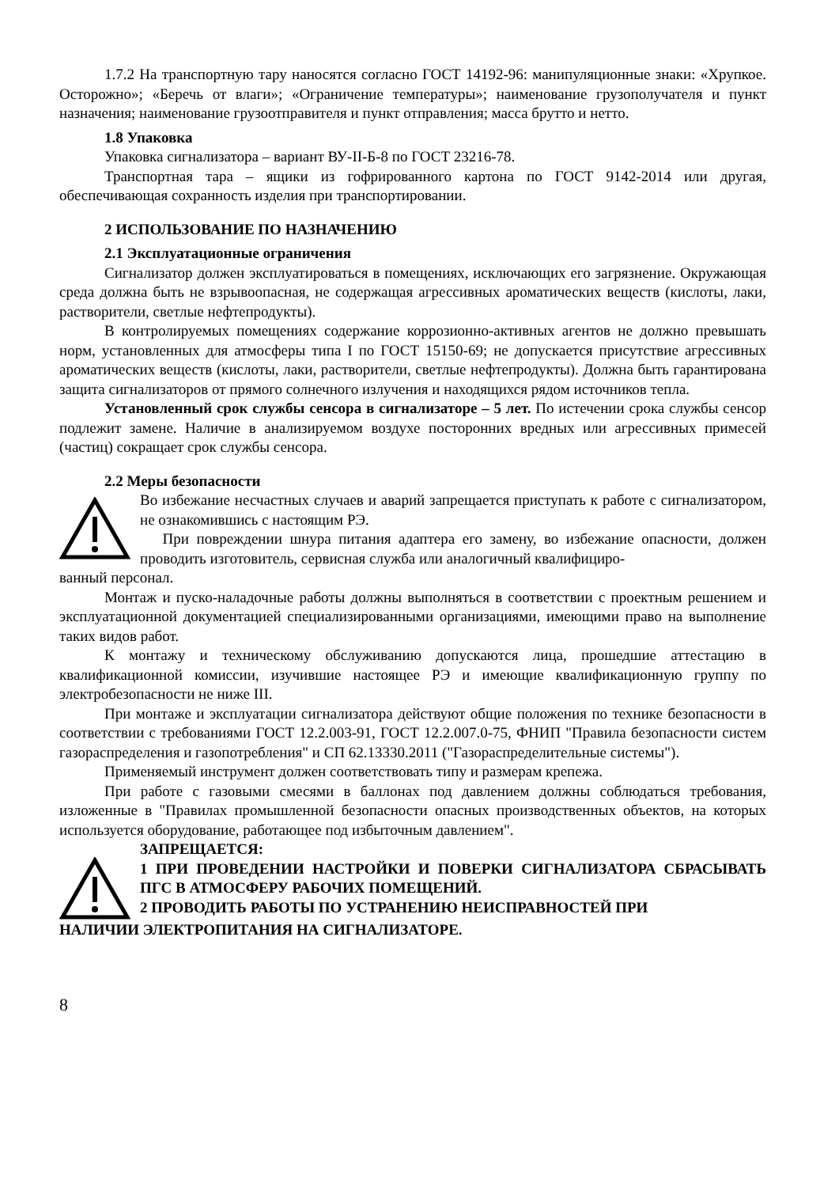1.7.2 На транспортную тару наносятся согласно ГОСТ 14192-96: манипуляционные знаки: «Хрупкое. Осторожно»; «Беречь от влаги»; «Ограничение температуры»; наименование грузополучателя и пункт назначения; наименование грузоотправителя и пункт отправления; масса брутто и нетто.
1.8 Упаковка
Упаковка сигнализатора – вариант ВУ-II-Б-8 по ГОСТ 23216-78.
Транспортная тара – ящики из гофрированного картона по ГОСТ 9142-2014 или другая, обеспечивающая сохранность изделия при транспортировании.
2 ИСПОЛЬЗОВАНИЕ ПО НАЗНАЧЕНИЮ
2.1 Эксплуатационные ограничения
Сигнализатор должен эксплуатироваться в помещениях, исключающих его загрязнение. Окружающая среда должна быть не взрывоопасная, не содержащая агрессивных ароматических веществ (кислоты, лаки, растворители, светлые нефтепродукты).
В контролируемых помещениях содержание коррозионно-активных агентов не должно превышать норм, установленных для атмосферы типа I по ГОСТ 15150-69; не допускается присутствие агрессивных ароматических веществ (кислоты, лаки, растворители, светлые нефтепродукты). Должна быть гарантирована защита сигнализаторов от прямого солнечного излучения и находящихся рядом источников тепла.
Установленный срок службы сенсора в сигнализаторе – 5 лет. По истечении срока службы сенсор подлежит замене. Наличие в анализируемом воздухе посторонних вредных или агрессивных примесей (частиц) сокращает срок службы сенсора.
2.2 Меры безопасности
Во избежание несчастных случаев и аварий запрещается приступать к работе с сигнализатором, не ознакомившись с настоящим РЭ.
При повреждении шнура питания адаптера его замену, во избежание опасности, должен проводить изготовитель, сервисная служба или аналогичный квалифициро-
ванный персонал.
Монтаж и пуско-наладочные работы должны выполняться в соответствии с проектным решением и эксплуатационной документацией специализированными организациями, имеющими право на выполнение таких видов работ.
К монтажу и техническому обслуживанию допускаются лица, прошедшие аттестацию в квалификационной комиссии, изучившие настоящее РЭ и имеющие квалификационную группу по электробезопасности не ниже III.
При монтаже и эксплуатации сигнализатора действуют общие положения по технике безопасности в соответствии с требованиями ГОСТ 12.2.003-91, ГОСТ 12.2.007.0-75, ФНИП "Правила безопасности систем газораспределения и газопотребления" и СП 62.13330.2011 ("Газораспределительные системы").
Применяемый инструмент должен соответствовать типу и размерам крепежа.
При работе с газовыми смесями в баллонах под давлением должны соблюдаться требования, изложенные в "Правилах промышленной безопасности опасных производственных объектов, на которых используется оборудование, работающее под избыточным давлением".
ЗАПРЕЩАЕТСЯ:
1 ПРИ ПРОВЕДЕНИИ НАСТРОЙКИ И ПОВЕРКИ СИГНАЛИЗАТОРА СБРАСЫВАТЬ ПГС В АТМОСФЕРУ РАБОЧИХ ПОМЕЩЕНИЙ.
2 ПРОВОДИТЬ РАБОТЫ ПО УСТРАНЕНИЮ НЕИСПРАВНОСТЕЙ ПРИ
НАЛИЧИИ ЭЛЕКТРОПИТАНИЯ НА СИГНАЛИЗАТОРЕ.
8